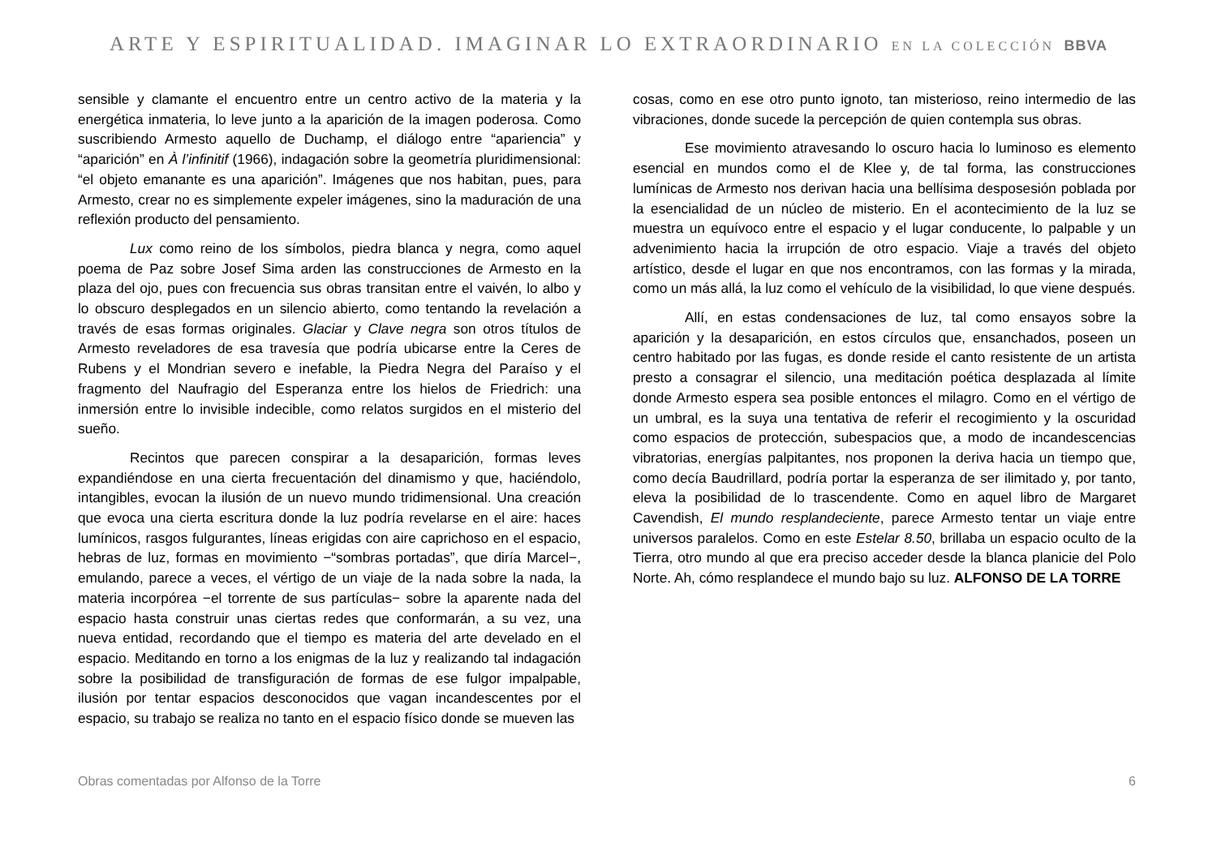ARTE Y ESPIRITUALIDAD. IMAGINAR LO EXTRAORDINARIO EN LA COLECCIÓN BBVA
sensible y clamante el encuentro entre un centro activo de la materia y la energética inmateria, lo leve junto a la aparición de la imagen poderosa. Como suscribiendo Armesto aquello de Duchamp, el diálogo entre “apariencia” y “aparición” en À l’infinitif (1966), indagación sobre la geometría pluridimensional: “el objeto emanante es una aparición”. Imágenes que nos habitan, pues, para Armesto, crear no es simplemente expeler imágenes, sino la maduración de una reflexión producto del pensamiento.
Lux como reino de los símbolos, piedra blanca y negra, como aquel poema de Paz sobre Josef Sima arden las construcciones de Armesto en la plaza del ojo, pues con frecuencia sus obras transitan entre el vaivén, lo albo y lo obscuro desplegados en un silencio abierto, como tentando la revelación a través de esas formas originales. Glaciar y Clave negra son otros títulos de Armesto reveladores de esa travesía que podría ubicarse entre la Ceres de Rubens y el Mondrian severo e inefable, la Piedra Negra del Paraíso y el fragmento del Naufragio del Esperanza entre los hielos de Friedrich: una inmersión entre lo invisible indecible, como relatos surgidos en el misterio del sueño.
Recintos que parecen conspirar a la desaparición, formas leves expandiéndose en una cierta frecuentación del dinamismo y que, haciéndolo, intangibles, evocan la ilusión de un nuevo mundo tridimensional. Una creación que evoca una cierta escritura donde la luz podría revelarse en el aire: haces lumínicos, rasgos fulgurantes, líneas erigidas con aire caprichoso en el espacio, hebras de luz, formas en movimiento −“sombras portadas”, que diría Marcel−, emulando, parece a veces, el vértigo de un viaje de la nada sobre la nada, la materia incorpórea −el torrente de sus partículas− sobre la aparente nada del espacio hasta construir unas ciertas redes que conformarán, a su vez, una nueva entidad, recordando que el tiempo es materia del arte develado en el espacio. Meditando en torno a los enigmas de la luz y realizando tal indagación sobre la posibilidad de transfiguración de formas de ese fulgor impalpable, ilusión por tentar espacios desconocidos que vagan incandescentes por el espacio, su trabajo se realiza no tanto en el espacio físico donde se mueven las
cosas, como en ese otro punto ignoto, tan misterioso, reino intermedio de las vibraciones, donde sucede la percepción de quien contempla sus obras.
Ese movimiento atravesando lo oscuro hacia lo luminoso es elemento esencial en mundos como el de Klee y, de tal forma, las construcciones lumínicas de Armesto nos derivan hacia una bellísima desposesión poblada por la esencialidad de un núcleo de misterio. En el acontecimiento de la luz se muestra un equívoco entre el espacio y el lugar conducente, lo palpable y un advenimiento hacia la irrupción de otro espacio. Viaje a través del objeto artístico, desde el lugar en que nos encontramos, con las formas y la mirada, como un más allá, la luz como el vehículo de la visibilidad, lo que viene después.
Allí, en estas condensaciones de luz, tal como ensayos sobre la aparición y la desaparición, en estos círculos que, ensanchados, poseen un centro habitado por las fugas, es donde reside el canto resistente de un artista presto a consagrar el silencio, una meditación poética desplazada al límite donde Armesto espera sea posible entonces el milagro. Como en el vértigo de un umbral, es la suya una tentativa de referir el recogimiento y la oscuridad como espacios de protección, subespacios que, a modo de incandescencias vibratorias, energías palpitantes, nos proponen la deriva hacia un tiempo que, como decía Baudrillard, podría portar la esperanza de ser ilimitado y, por tanto, eleva la posibilidad de lo trascendente. Como en aquel libro de Margaret Cavendish, El mundo resplandeciente, parece Armesto tentar un viaje entre universos paralelos. Como en este Estelar 8.50, brillaba un espacio oculto de la Tierra, otro mundo al que era preciso acceder desde la blanca planicie del Polo Norte. Ah, cómo resplandece el mundo bajo su luz. ALFONSO DE LA TORRE
Obras comentadas por Alfonso de la Torre 6